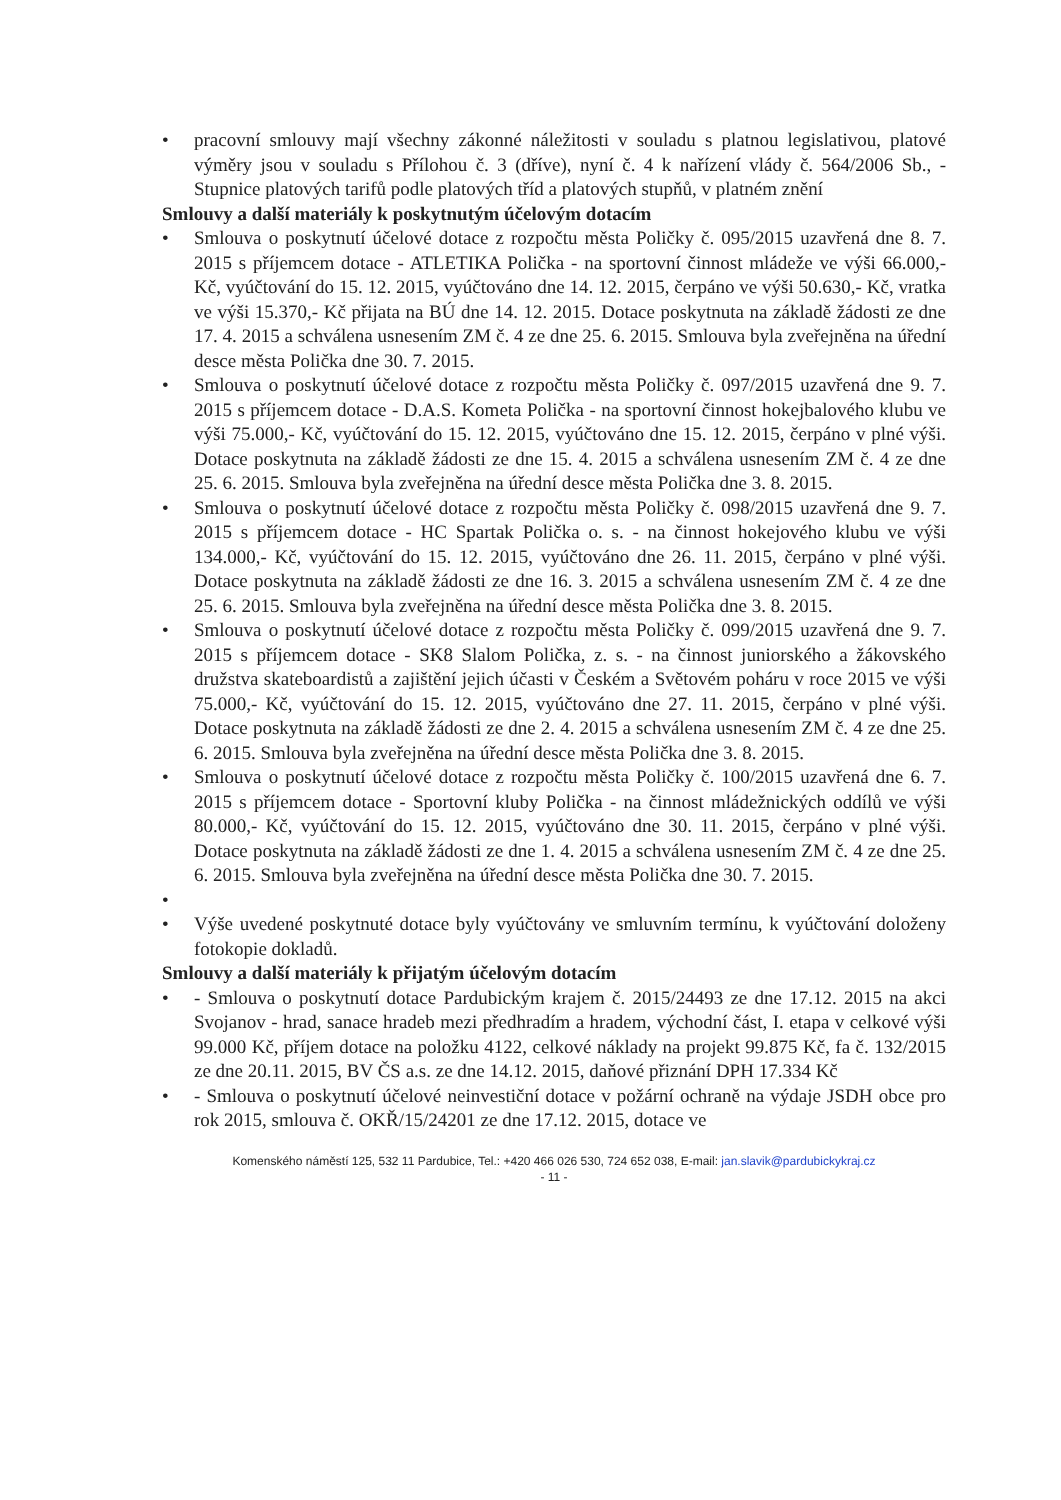• pracovní smlouvy mají všechny zákonné náležitosti v souladu s platnou legislativou, platové výměry jsou v souladu s Přílohou č. 3 (dříve), nyní č. 4 k nařízení vlády č. 564/2006 Sb., - Stupnice platových tarifů podle platových tříd a platových stupňů, v platném znění
Smlouvy a další materiály k poskytnutým účelovým dotacím
• Smlouva o poskytnutí účelové dotace z rozpočtu města Poličky č. 095/2015 uzavřená dne 8. 7. 2015 s příjemcem dotace - ATLETIKA Polička - na sportovní činnost mládeže ve výši 66.000,- Kč, vyúčtování do 15. 12. 2015, vyúčtováno dne 14. 12. 2015, čerpáno ve výši 50.630,- Kč, vratka ve výši 15.370,- Kč přijata na BÚ dne 14. 12. 2015. Dotace poskytnuta na základě žádosti ze dne 17. 4. 2015 a schválena usnesením ZM č. 4 ze dne 25. 6. 2015. Smlouva byla zveřejněna na úřední desce města Polička dne 30. 7. 2015.
• Smlouva o poskytnutí účelové dotace z rozpočtu města Poličky č. 097/2015 uzavřená dne 9. 7. 2015 s příjemcem dotace - D.A.S. Kometa Polička - na sportovní činnost hokejbalového klubu ve výši 75.000,- Kč, vyúčtování do 15. 12. 2015, vyúčtováno dne 15. 12. 2015, čerpáno v plné výši. Dotace poskytnuta na základě žádosti ze dne 15. 4. 2015 a schválena usnesením ZM č. 4 ze dne 25. 6. 2015. Smlouva byla zveřejněna na úřední desce města Polička dne 3. 8. 2015.
• Smlouva o poskytnutí účelové dotace z rozpočtu města Poličky č. 098/2015 uzavřená dne 9. 7. 2015 s příjemcem dotace - HC Spartak Polička o. s. - na činnost hokejového klubu ve výši 134.000,- Kč, vyúčtování do 15. 12. 2015, vyúčtováno dne 26. 11. 2015, čerpáno v plné výši. Dotace poskytnuta na základě žádosti ze dne 16. 3. 2015 a schválena usnesením ZM č. 4 ze dne 25. 6. 2015. Smlouva byla zveřejněna na úřední desce města Polička dne 3. 8. 2015.
• Smlouva o poskytnutí účelové dotace z rozpočtu města Poličky č. 099/2015 uzavřená dne 9. 7. 2015 s příjemcem dotace - SK8 Slalom Polička, z. s. - na činnost juniorského a žákovského družstva skateboardistů a zajištění jejich účasti v Českém a Světovém poháru v roce 2015 ve výši 75.000,- Kč, vyúčtování do 15. 12. 2015, vyúčtováno dne 27. 11. 2015, čerpáno v plné výši. Dotace poskytnuta na základě žádosti ze dne 2. 4. 2015 a schválena usnesením ZM č. 4 ze dne 25. 6. 2015. Smlouva byla zveřejněna na úřední desce města Polička dne 3. 8. 2015.
• Smlouva o poskytnutí účelové dotace z rozpočtu města Poličky č. 100/2015 uzavřená dne 6. 7. 2015 s příjemcem dotace - Sportovní kluby Polička - na činnost mládežnických oddílů ve výši 80.000,- Kč, vyúčtování do 15. 12. 2015, vyúčtováno dne 30. 11. 2015, čerpáno v plné výši. Dotace poskytnuta na základě žádosti ze dne 1. 4. 2015 a schválena usnesením ZM č. 4 ze dne 25. 6. 2015. Smlouva byla zveřejněna na úřední desce města Polička dne 30. 7. 2015.
•
• Výše uvedené poskytnuté dotace byly vyúčtovány ve smluvním termínu, k vyúčtování doloženy fotokopie dokladů.
Smlouvy a další materiály k přijatým účelovým dotacím
• - Smlouva o poskytnutí dotace Pardubickým krajem č. 2015/24493 ze dne 17.12. 2015 na akci Svojanov - hrad, sanace hradeb mezi předhradím a hradem, východní část, I. etapa v celkové výši 99.000 Kč, příjem dotace na položku 4122, celkové náklady na projekt 99.875 Kč, fa č. 132/2015 ze dne 20.11. 2015, BV ČS a.s. ze dne 14.12. 2015, daňové přiznání DPH 17.334 Kč
• - Smlouva o poskytnutí účelové neinvestiční dotace v požární ochraně na výdaje JSDH obce pro rok 2015, smlouva č. OKŘ/15/24201 ze dne 17.12. 2015, dotace ve
Komenského náměstí 125, 532 11 Pardubice, Tel.: +420 466 026 530, 724 652 038, E-mail: jan.slavik@pardubickykraj.cz
- 11 -